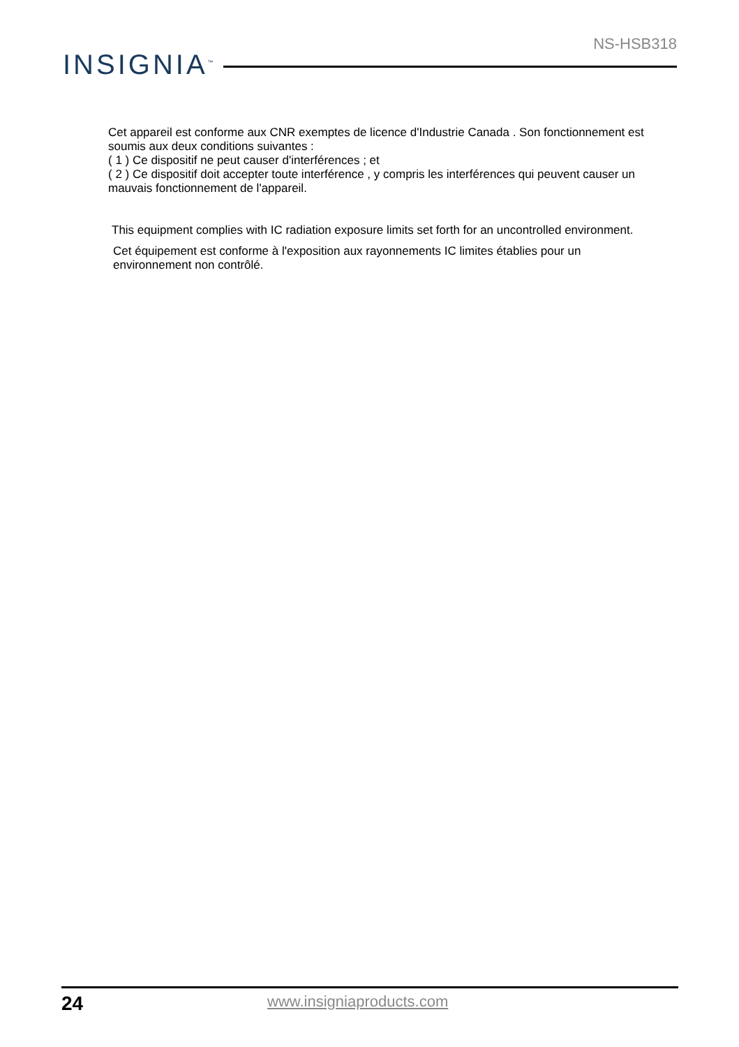NS-HSB318
INSIGNIA<sup>™</sup>
Cet appareil est conforme aux CNR exemptes de licence d'Industrie Canada . Son fonctionnement est soumis aux deux conditions suivantes :
( 1 ) Ce dispositif ne peut causer d'interférences ; et
( 2 ) Ce dispositif doit accepter toute interférence , y compris les interférences qui peuvent causer un mauvais fonctionnement de l'appareil.
This equipment complies with IC radiation exposure limits set forth for an uncontrolled environment.
Cet équipement est conforme à l'exposition aux rayonnements IC limites établies pour un environnement non contrôlé.
24
www.insigniaproducts.com